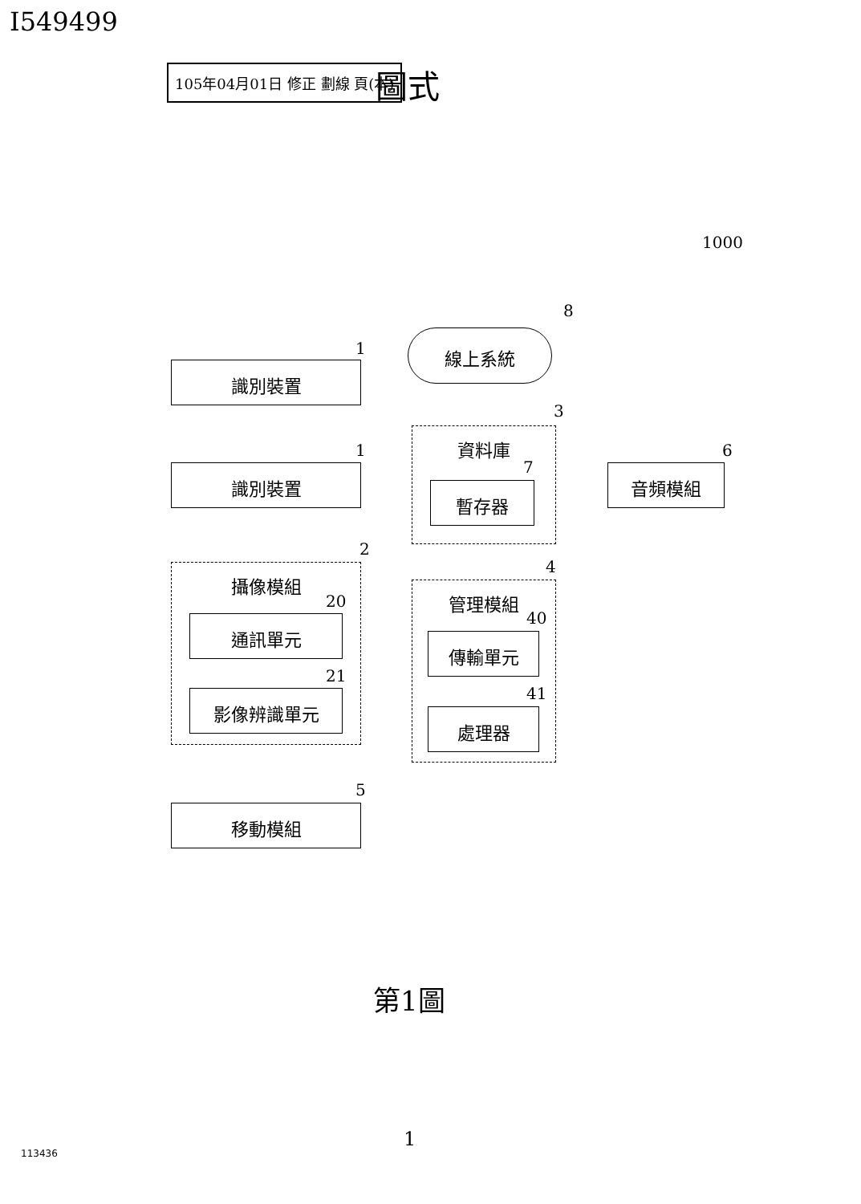I549499
105年04月01日 修正 劃線 頁(本) 圖式
1000
8
線上系統
1
識別裝置
3
資料庫
7
暫存器
1
識別裝置
6
音頻模組
2
攝像模組
20
通訊單元
21
影像辨識單元
4
管理模組
40
傳輸單元
41
處理器
5
移動模組
第1圖
1
113436